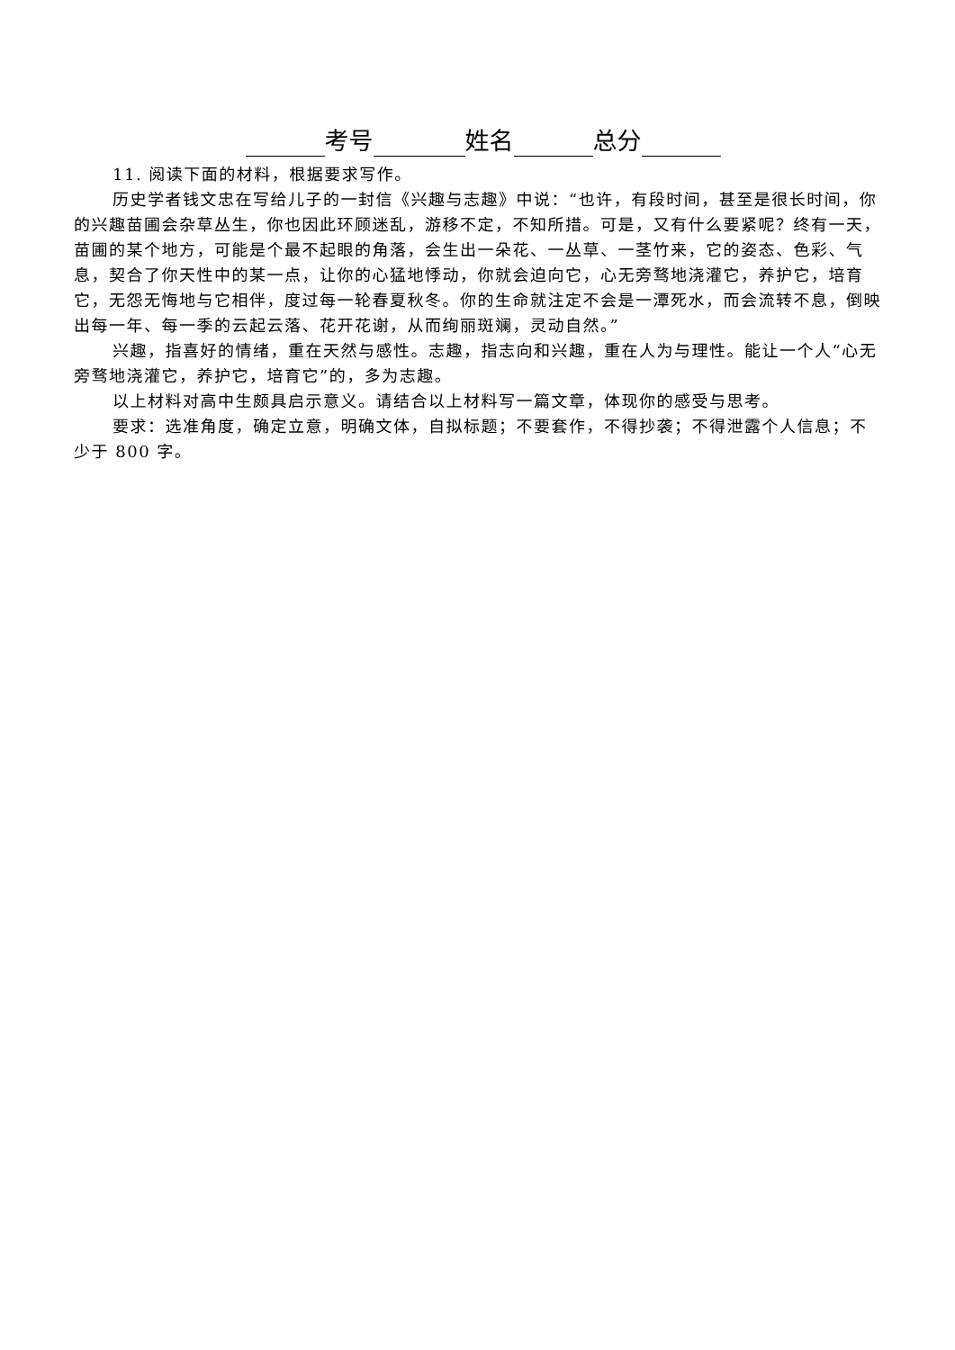考号 姓名 总分
11. 阅读下面的材料，根据要求写作。
历史学者钱文忠在写给儿子的一封信《兴趣与志趣》中说：“也许，有段时间，甚至是很长时间，你的兴趣苗圃会杂草丛生，你也因此环顾迷乱，游移不定，不知所措。可是，又有什么要紧呢？终有一天，苗圃的某个地方，可能是个最不起眼的角落，会生出一朵花、一丛草、一茎竹来，它的姿态、色彩、气息，契合了你天性中的某一点，让你的心猛地悸动，你就会迫向它，心无旁骛地浇灌它，养护它，培育它，无怨无悔地与它相伴，度过每一轮春夏秋冬。你的生命就注定不会是一潭死水，而会流转不息，倒映出每一年、每一季的云起云落、花开花谢，从而绚丽斑斓，灵动自然。”
兴趣，指喜好的情绪，重在天然与感性。志趣，指志向和兴趣，重在人为与理性。能让一个人“心无旁骛地浇灌它，养护它，培育它”的，多为志趣。
以上材料对高中生颇具启示意义。请结合以上材料写一篇文章，体现你的感受与思考。
要求：选准角度，确定立意，明确文体，自拟标题；不要套作，不得抄袭；不得泄露个人信息；不少于 800 字。